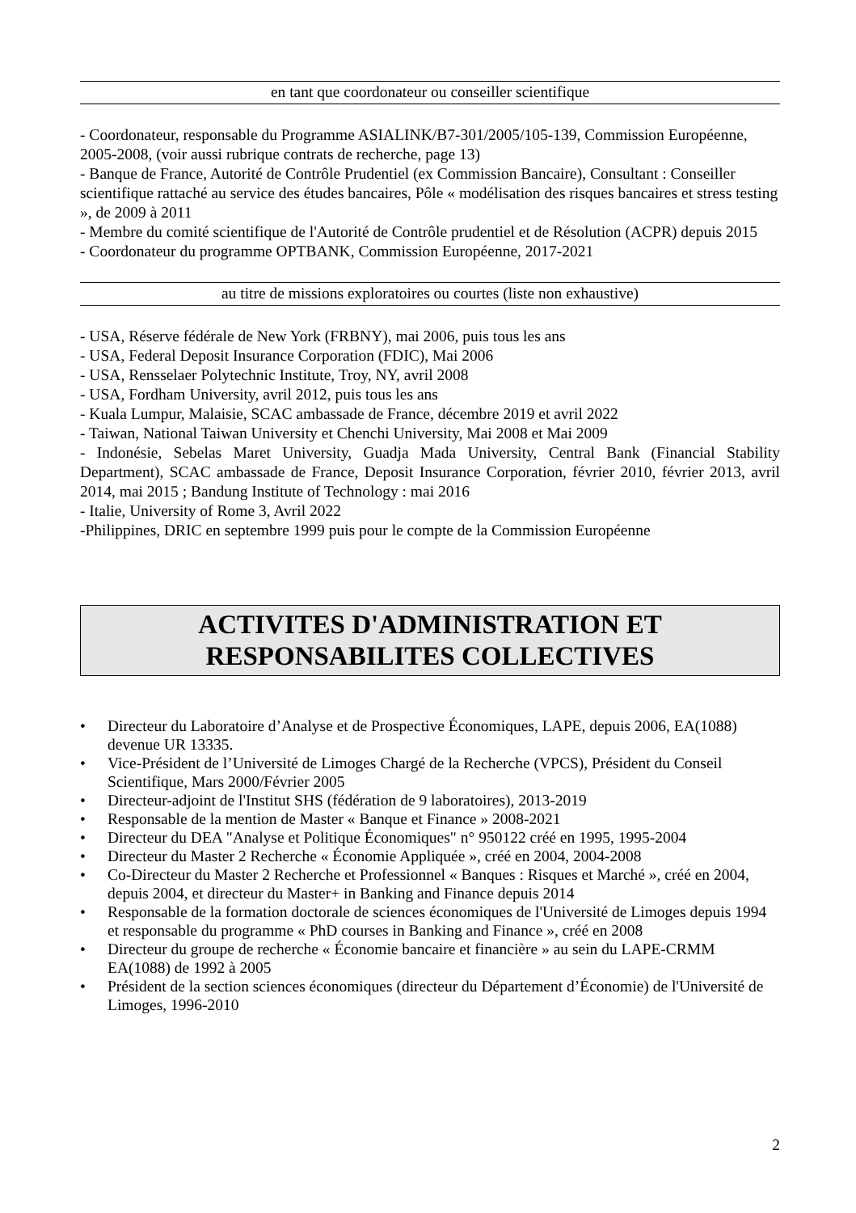en tant que coordonateur ou conseiller scientifique
- Coordonateur, responsable du Programme ASIALINK/B7-301/2005/105-139, Commission Européenne, 2005-2008, (voir aussi rubrique contrats de recherche, page 13)
- Banque de France, Autorité de Contrôle Prudentiel (ex Commission Bancaire), Consultant : Conseiller scientifique rattaché au service des études bancaires, Pôle « modélisation des risques bancaires et stress testing », de 2009 à 2011
- Membre du comité scientifique de l'Autorité de Contrôle prudentiel et de Résolution (ACPR) depuis 2015
- Coordonateur du programme OPTBANK, Commission Européenne, 2017-2021
au titre de missions exploratoires ou courtes (liste non exhaustive)
- USA, Réserve fédérale de New York (FRBNY), mai 2006, puis tous les ans
- USA, Federal Deposit Insurance Corporation (FDIC), Mai 2006
- USA, Rensselaer Polytechnic Institute, Troy, NY, avril 2008
- USA, Fordham University, avril 2012, puis tous les ans
- Kuala Lumpur, Malaisie, SCAC ambassade de France, décembre 2019 et avril 2022
- Taiwan, National Taiwan University et Chenchi University, Mai 2008 et Mai 2009
- Indonésie, Sebelas Maret University, Guadja Mada University, Central Bank (Financial Stability Department), SCAC ambassade de France, Deposit Insurance Corporation, février 2010, février 2013, avril 2014, mai 2015 ; Bandung Institute of Technology : mai 2016
- Italie, University of Rome 3, Avril 2022
-Philippines, DRIC en septembre 1999 puis pour le compte de la Commission Européenne
ACTIVITES D'ADMINISTRATION ET
RESPONSABILITES COLLECTIVES
• Directeur du Laboratoire d’Analyse et de Prospective Économiques, LAPE, depuis 2006, EA(1088) devenue UR 13335.
• Vice-Président de l’Université de Limoges Chargé de la Recherche (VPCS), Président du Conseil Scientifique, Mars 2000/Février 2005
• Directeur-adjoint de l'Institut SHS (fédération de 9 laboratoires), 2013-2019
• Responsable de la mention de Master « Banque et Finance » 2008-2021
• Directeur du DEA "Analyse et Politique Économiques" n° 950122 créé en 1995, 1995-2004
• Directeur du Master 2 Recherche « Économie Appliquée », créé en 2004, 2004-2008
• Co-Directeur du Master 2 Recherche et Professionnel « Banques : Risques et Marché », créé en 2004, depuis 2004, et directeur du Master+ in Banking and Finance depuis 2014
• Responsable de la formation doctorale de sciences économiques de l'Université de Limoges depuis 1994 et responsable du programme « PhD courses in Banking and Finance », créé en 2008
• Directeur du groupe de recherche « Économie bancaire et financière » au sein du LAPE-CRMM EA(1088) de 1992 à 2005
• Président de la section sciences économiques (directeur du Département d’Économie) de l'Université de Limoges, 1996-2010
2